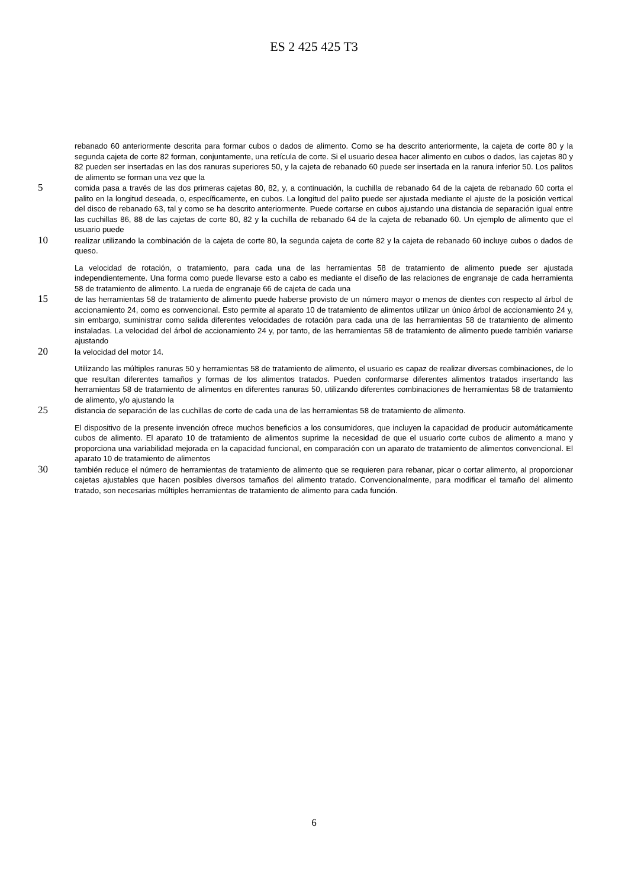ES 2 425 425 T3
rebanado 60 anteriormente descrita para formar cubos o dados de alimento. Como se ha descrito anteriormente, la cajeta de corte 80 y la segunda cajeta de corte 82 forman, conjuntamente, una retícula de corte. Si el usuario desea hacer alimento en cubos o dados, las cajetas 80 y 82 pueden ser insertadas en las dos ranuras superiores 50, y la cajeta de rebanado 60 puede ser insertada en la ranura inferior 50. Los palitos de alimento se forman una vez que la
5 comida pasa a través de las dos primeras cajetas 80, 82, y, a continuación, la cuchilla de rebanado 64 de la cajeta de rebanado 60 corta el palito en la longitud deseada, o, específicamente, en cubos. La longitud del palito puede ser ajustada mediante el ajuste de la posición vertical del disco de rebanado 63, tal y como se ha descrito anteriormente. Puede cortarse en cubos ajustando una distancia de separación igual entre las cuchillas 86, 88 de las cajetas de corte 80, 82 y la cuchilla de rebanado 64 de la cajeta de rebanado 60. Un ejemplo de alimento que el usuario puede
10 realizar utilizando la combinación de la cajeta de corte 80, la segunda cajeta de corte 82 y la cajeta de rebanado 60 incluye cubos o dados de queso.
La velocidad de rotación, o tratamiento, para cada una de las herramientas 58 de tratamiento de alimento puede ser ajustada independientemente. Una forma como puede llevarse esto a cabo es mediante el diseño de las relaciones de engranaje de cada herramienta 58 de tratamiento de alimento. La rueda de engranaje 66 de cajeta de cada una
15 de las herramientas 58 de tratamiento de alimento puede haberse provisto de un número mayor o menos de dientes con respecto al árbol de accionamiento 24, como es convencional. Esto permite al aparato 10 de tratamiento de alimentos utilizar un único árbol de accionamiento 24 y, sin embargo, suministrar como salida diferentes velocidades de rotación para cada una de las herramientas 58 de tratamiento de alimento instaladas. La velocidad del árbol de accionamiento 24 y, por tanto, de las herramientas 58 de tratamiento de alimento puede también variarse ajustando
20 la velocidad del motor 14.
Utilizando las múltiples ranuras 50 y herramientas 58 de tratamiento de alimento, el usuario es capaz de realizar diversas combinaciones, de lo que resultan diferentes tamaños y formas de los alimentos tratados. Pueden conformarse diferentes alimentos tratados insertando las herramientas 58 de tratamiento de alimentos en diferentes ranuras 50, utilizando diferentes combinaciones de herramientas 58 de tratamiento de alimento, y/o ajustando la
25 distancia de separación de las cuchillas de corte de cada una de las herramientas 58 de tratamiento de alimento.
El dispositivo de la presente invención ofrece muchos beneficios a los consumidores, que incluyen la capacidad de producir automáticamente cubos de alimento. El aparato 10 de tratamiento de alimentos suprime la necesidad de que el usuario corte cubos de alimento a mano y proporciona una variabilidad mejorada en la capacidad funcional, en comparación con un aparato de tratamiento de alimentos convencional. El aparato 10 de tratamiento de alimentos
30 también reduce el número de herramientas de tratamiento de alimento que se requieren para rebanar, picar o cortar alimento, al proporcionar cajetas ajustables que hacen posibles diversos tamaños del alimento tratado. Convencionalmente, para modificar el tamaño del alimento tratado, son necesarias múltiples herramientas de tratamiento de alimento para cada función.
6